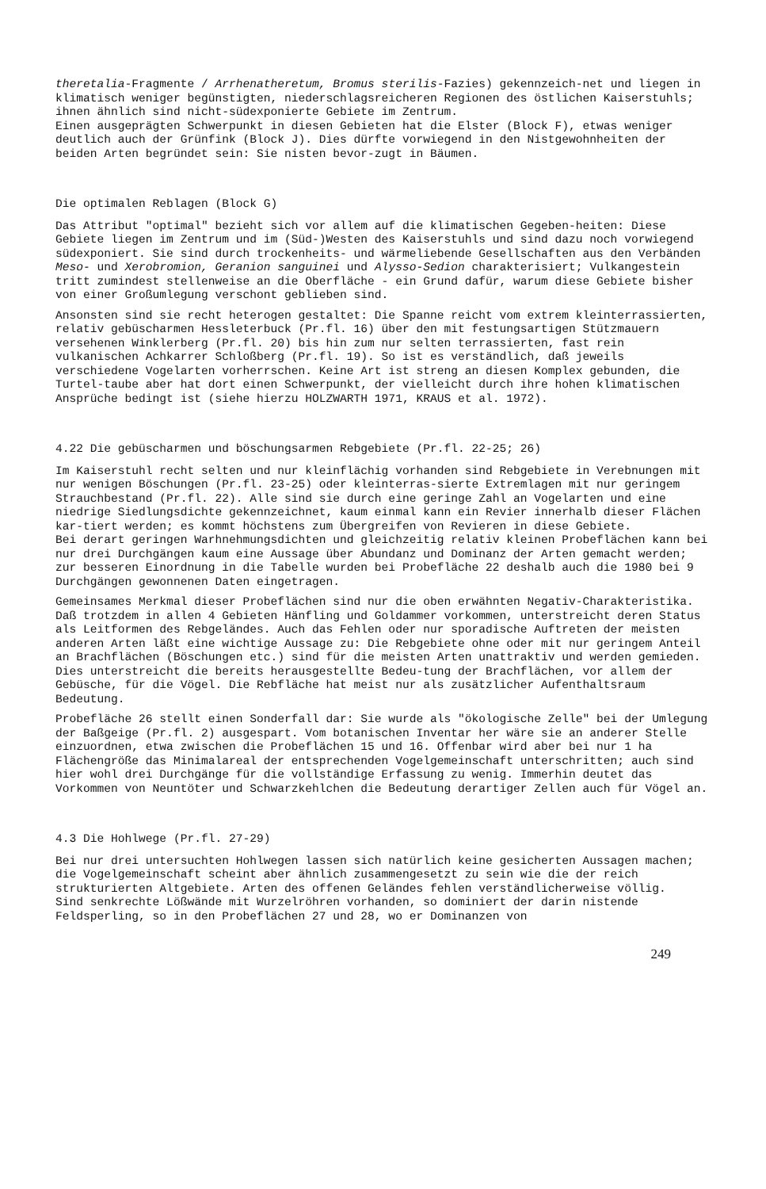theretalia-Fragmente / Arrhenatheretum, Bromus sterilis-Fazies) gekennzeich-net und liegen in klimatisch weniger begünstigten, niederschlagsreicheren Regionen des östlichen Kaiserstuhls; ihnen ähnlich sind nicht-südexponierte Gebiete im Zentrum.
Einen ausgeprägten Schwerpunkt in diesen Gebieten hat die Elster (Block F), etwas weniger deutlich auch der Grünfink (Block J). Dies dürfte vorwiegend in den Nistgewohnheiten der beiden Arten begründet sein: Sie nisten bevor-zugt in Bäumen.
Die optimalen Reblagen (Block G)
Das Attribut "optimal" bezieht sich vor allem auf die klimatischen Gegeben-heiten: Diese Gebiete liegen im Zentrum und im (Süd-)Westen des Kaiserstuhls und sind dazu noch vorwiegend südexponiert. Sie sind durch trockenheits- und wärmeliebende Gesellschaften aus den Verbänden Meso- und Xerobromion, Geranion sanguinei und Alysso-Sedion charakterisiert; Vulkangestein tritt zumindest stellenweise an die Oberfläche - ein Grund dafür, warum diese Gebiete bisher von einer Großumlegung verschont geblieben sind.
Ansonsten sind sie recht heterogen gestaltet: Die Spanne reicht vom extrem kleinterrassierten, relativ gebüscharmen Hessleterbuck (Pr.fl. 16) über den mit festungsartigen Stützmauern versehenen Winklerberg (Pr.fl. 20) bis hin zum nur selten terrassierten, fast rein vulkanischen Achkarrer Schloßberg (Pr.fl. 19). So ist es verständlich, daß jeweils verschiedene Vogelarten vorherrschen. Keine Art ist streng an diesen Komplex gebunden, die Turtel-taube aber hat dort einen Schwerpunkt, der vielleicht durch ihre hohen klimatischen Ansprüche bedingt ist (siehe hierzu HOLZWARTH 1971, KRAUS et al. 1972).
4.22 Die gebüscharmen und böschungsarmen Rebgebiete (Pr.fl. 22-25; 26)
Im Kaiserstuhl recht selten und nur kleinflächig vorhanden sind Rebgebiete in Verebnungen mit nur wenigen Böschungen (Pr.fl. 23-25) oder kleinterras-sierte Extremlagen mit nur geringem Strauchbestand (Pr.fl. 22). Alle sind sie durch eine geringe Zahl an Vogelarten und eine niedrige Siedlungsdichte gekennzeichnet, kaum einmal kann ein Revier innerhalb dieser Flächen kar-tiert werden; es kommt höchstens zum Übergreifen von Revieren in diese Gebiete.
Bei derart geringen Warhnehmungsdichten und gleichzeitig relativ kleinen Probeflächen kann bei nur drei Durchgängen kaum eine Aussage über Abundanz und Dominanz der Arten gemacht werden; zur besseren Einordnung in die Tabelle wurden bei Probefläche 22 deshalb auch die 1980 bei 9 Durchgängen gewonnenen Daten eingetragen.
Gemeinsames Merkmal dieser Probeflächen sind nur die oben erwähnten Negativ-Charakteristika. Daß trotzdem in allen 4 Gebieten Hänfling und Goldammer vorkommen, unterstreicht deren Status als Leitformen des Rebgeländes. Auch das Fehlen oder nur sporadische Auftreten der meisten anderen Arten läßt eine wichtige Aussage zu: Die Rebgebiete ohne oder mit nur geringem Anteil an Brachflächen (Böschungen etc.) sind für die meisten Arten unattraktiv und werden gemieden. Dies unterstreicht die bereits herausgestellte Bedeu-tung der Brachflächen, vor allem der Gebüsche, für die Vögel. Die Rebfläche hat meist nur als zusätzlicher Aufenthaltsraum Bedeutung.
Probefläche 26 stellt einen Sonderfall dar: Sie wurde als "ökologische Zelle" bei der Umlegung der Baßgeige (Pr.fl. 2) ausgespart. Vom botanischen Inventar her wäre sie an anderer Stelle einzuordnen, etwa zwischen die Probeflächen 15 und 16. Offenbar wird aber bei nur 1 ha Flächengröße das Minimalareal der entsprechenden Vogelgemeinschaft unterschritten; auch sind hier wohl drei Durchgänge für die vollständige Erfassung zu wenig. Immerhin deutet das Vorkommen von Neuntöter und Schwarzkehlchen die Bedeutung derartiger Zellen auch für Vögel an.
4.3 Die Hohlwege (Pr.fl. 27-29)
Bei nur drei untersuchten Hohlwegen lassen sich natürlich keine gesicherten Aussagen machen; die Vogelgemeinschaft scheint aber ähnlich zusammengesetzt zu sein wie die der reich strukturierten Altgebiete. Arten des offenen Geländes fehlen verständlicherweise völlig.
Sind senkrechte Lößwände mit Wurzelröhren vorhanden, so dominiert der darin nistende Feldsperling, so in den Probeflächen 27 und 28, wo er Dominanzen von
249